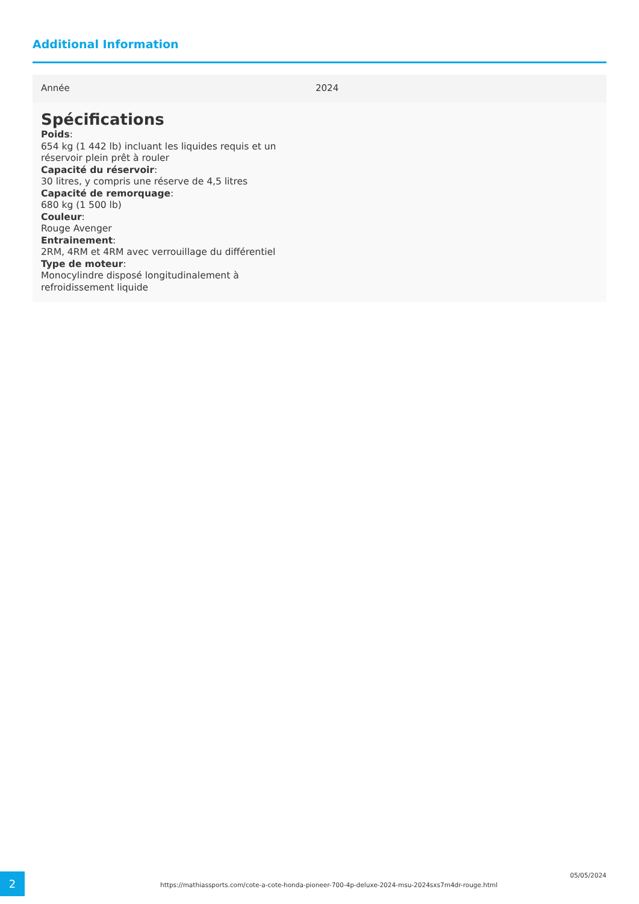Additional Information
| Année | 2024 |
| Spécifications Poids : 654 kg (1 442 lb) incluant les liquides requis et un réservoir plein prêt à rouler Capacité du réservoir : 30 litres, y compris une réserve de 4,5 litres Capacité de remorquage : 680 kg (1 500 lb) Couleur : Rouge Avenger Entrainement : 2RM, 4RM et 4RM avec verrouillage du différentiel Type de moteur : Monocylindre disposé longitudinalement à refroidissement liquide | |
2
https://mathiassports.com/cote-a-cote-honda-pioneer-700-4p-deluxe-2024-msu-2024sxs7m4dr-rouge.html
05/05/2024